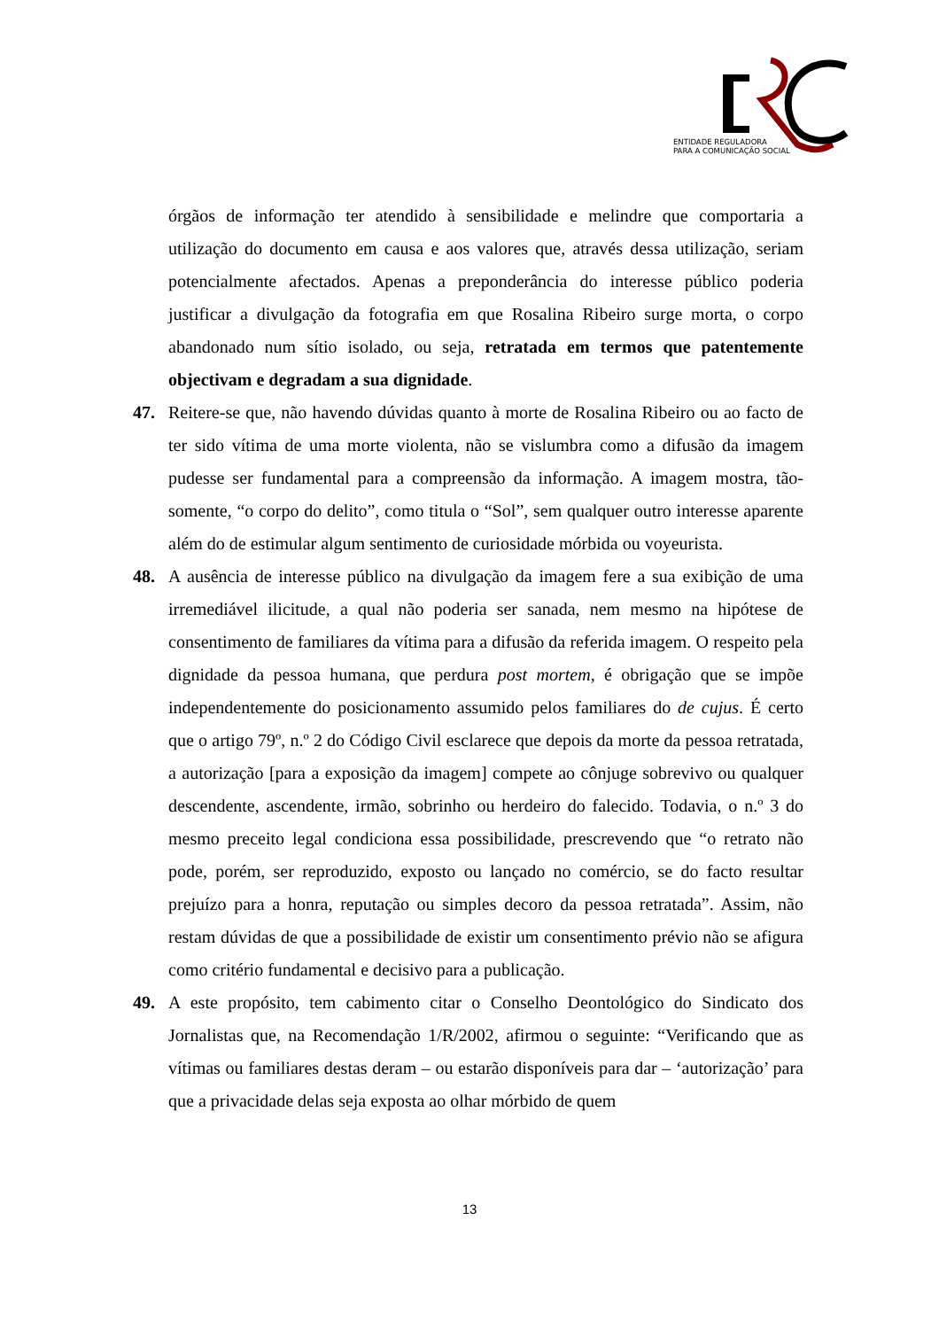ENTIDADE REGULADORA
PARA A COMUNICAÇÃO SOCIAL
órgãos de informação ter atendido à sensibilidade e melindre que comportaria a utilização do documento em causa e aos valores que, através dessa utilização, seriam potencialmente afectados. Apenas a preponderância do interesse público poderia justificar a divulgação da fotografia em que Rosalina Ribeiro surge morta, o corpo abandonado num sítio isolado, ou seja, retratada em termos que patentemente objectivam e degradam a sua dignidade.
47. Reitere-se que, não havendo dúvidas quanto à morte de Rosalina Ribeiro ou ao facto de ter sido vítima de uma morte violenta, não se vislumbra como a difusão da imagem pudesse ser fundamental para a compreensão da informação. A imagem mostra, tão-somente, “o corpo do delito”, como titula o “Sol”, sem qualquer outro interesse aparente além do de estimular algum sentimento de curiosidade mórbida ou voyeurista.
48. A ausência de interesse público na divulgação da imagem fere a sua exibição de uma irremediável ilicitude, a qual não poderia ser sanada, nem mesmo na hipótese de consentimento de familiares da vítima para a difusão da referida imagem. O respeito pela dignidade da pessoa humana, que perdura post mortem, é obrigação que se impõe independentemente do posicionamento assumido pelos familiares do de cujus. É certo que o artigo 79º, n.º 2 do Código Civil esclarece que depois da morte da pessoa retratada, a autorização [para a exposição da imagem] compete ao cônjuge sobrevivo ou qualquer descendente, ascendente, irmão, sobrinho ou herdeiro do falecido. Todavia, o n.º 3 do mesmo preceito legal condiciona essa possibilidade, prescrevendo que “o retrato não pode, porém, ser reproduzido, exposto ou lançado no comércio, se do facto resultar prejuízo para a honra, reputação ou simples decoro da pessoa retratada”. Assim, não restam dúvidas de que a possibilidade de existir um consentimento prévio não se afigura como critério fundamental e decisivo para a publicação.
49. A este propósito, tem cabimento citar o Conselho Deontológico do Sindicato dos Jornalistas que, na Recomendação 1/R/2002, afirmou o seguinte: “Verificando que as vítimas ou familiares destas deram – ou estarão disponíveis para dar – ‘autorização’ para que a privacidade delas seja exposta ao olhar mórbido de quem
13